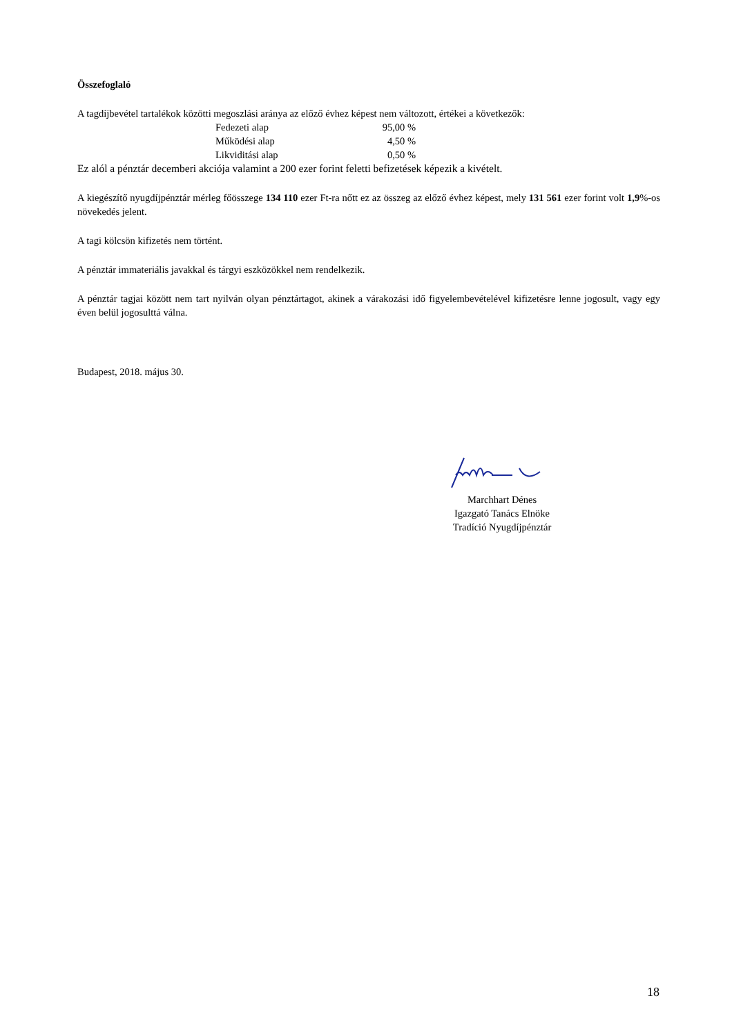Összefoglaló
A tagdíjbevétel tartalékok közötti megoszlási aránya az előző évhez képest nem változott, értékei a következők:
| Fedezeti alap | 95,00 % |
| Működési alap | 4,50 % |
| Likviditási alap | 0,50 % |
Ez alól a pénztár decemberi akciója valamint a 200 ezer forint feletti befizetések képezik a kivételt.
A kiegészítő nyugdíjpénztár mérleg főösszege 134 110 ezer Ft-ra nőtt ez az összeg az előző évhez képest, mely 131 561 ezer forint volt 1,9%-os növekedés jelent.
A tagi kölcsön kifizetés nem történt.
A pénztár immateriális javakkal és tárgyi eszközökkel nem rendelkezik.
A pénztár tagjai között nem tart nyilván olyan pénztártagot, akinek a várakozási idő figyelembevételével kifizetésre lenne jogosult, vagy egy éven belül jogosulttá válna.
Budapest, 2018. május 30.
Marchhart Dénes
Igazgató Tanács Elnöke
Tradíció Nyugdíjpénztár
18